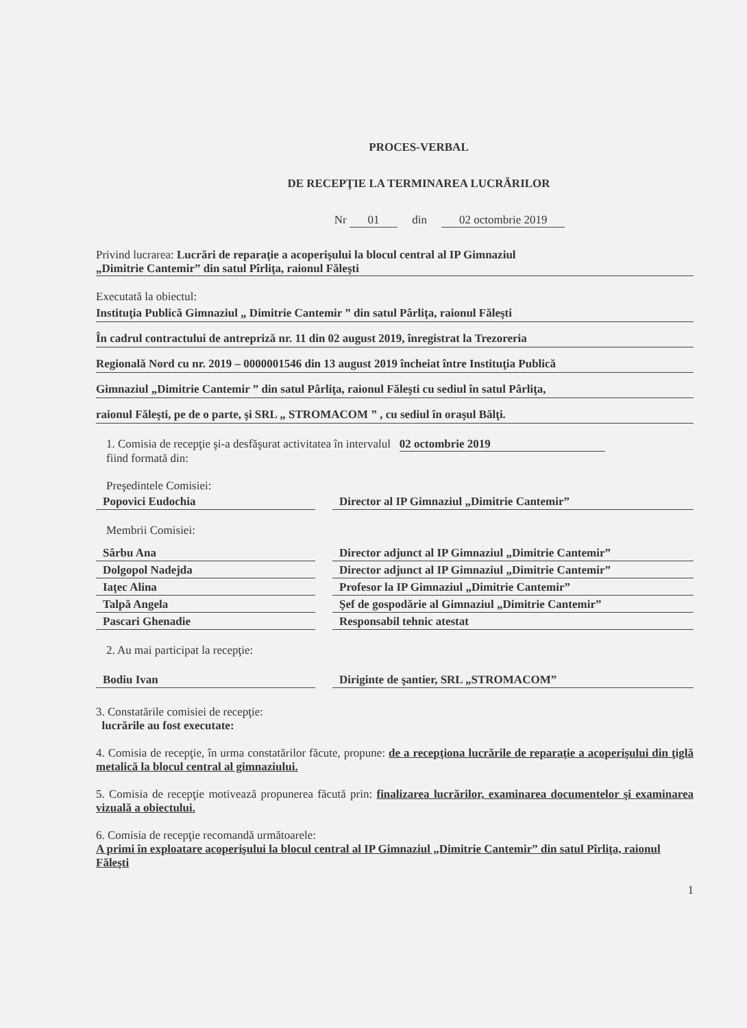PROCES-VERBAL
DE RECEPŢIE LA TERMINAREA LUCRĂRILOR
Nr 01 din 02 octombrie 2019
Privind lucrarea: Lucrări de reparaţie a acoperişului la blocul central al IP Gimnaziul
„Dimitrie Cantemir” din satul Pîrliţa, raionul Făleşti
Executată la obiectul:
Instituţia Publică Gimnaziul „ Dimitrie Cantemir ” din satul Pârliţa, raionul Făleşti
În cadrul contractului de antrepriză nr. 11 din 02 august 2019, înregistrat la Trezoreria
Regională Nord cu nr. 2019 – 0000001546 din 13 august 2019 încheiat între Instituţia Publică
Gimnaziul „Dimitrie Cantemir ” din satul Pârliţa, raionul Făleşti cu sediul în satul Pârliţa,
raionul Făleşti, pe de o parte, şi SRL „ STROMACOM ” , cu sediul în oraşul Bălţi.
1. Comisia de recepţie şi-a desfăşurat activitatea în intervalul 02 octombrie 2019
fiind formată din:
Preşedintele Comisiei:
Popovici Eudochia Director al IP Gimnaziul „Dimitrie Cantemir”
Membrii Comisiei:
Sârbu Ana Director adjunct al IP Gimnaziul „Dimitrie Cantemir”
Dolgopol Nadejda Director adjunct al IP Gimnaziul „Dimitrie Cantemir”
Iaţec Alina Profesor la IP Gimnaziul „Dimitrie Cantemir”
Talpă Angela Şef de gospodărie al Gimnaziul „Dimitrie Cantemir”
Pascari Ghenadie Responsabil tehnic atestat
2. Au mai participat la recepţie:
Bodiu Ivan Diriginte de şantier, SRL „STROMACOM”
3. Constatările comisiei de recepţie:
lucrările au fost executate:
4. Comisia de recepţie, în urma constatărilor făcute, propune: de a recepţiona lucrările de reparaţie a acoperişului din ţiglă metalică la blocul central al gimnaziului.
5. Comisia de recepţie motivează propunerea făcută prin: finalizarea lucrărilor, examinarea documentelor şi examinarea vizuală a obiectului.
6. Comisia de recepţie recomandă următoarele:
A primi în exploatare acoperişului la blocul central al IP Gimnaziul „Dimitrie Cantemir” din satul Pîrliţa, raionul Făleşti
1